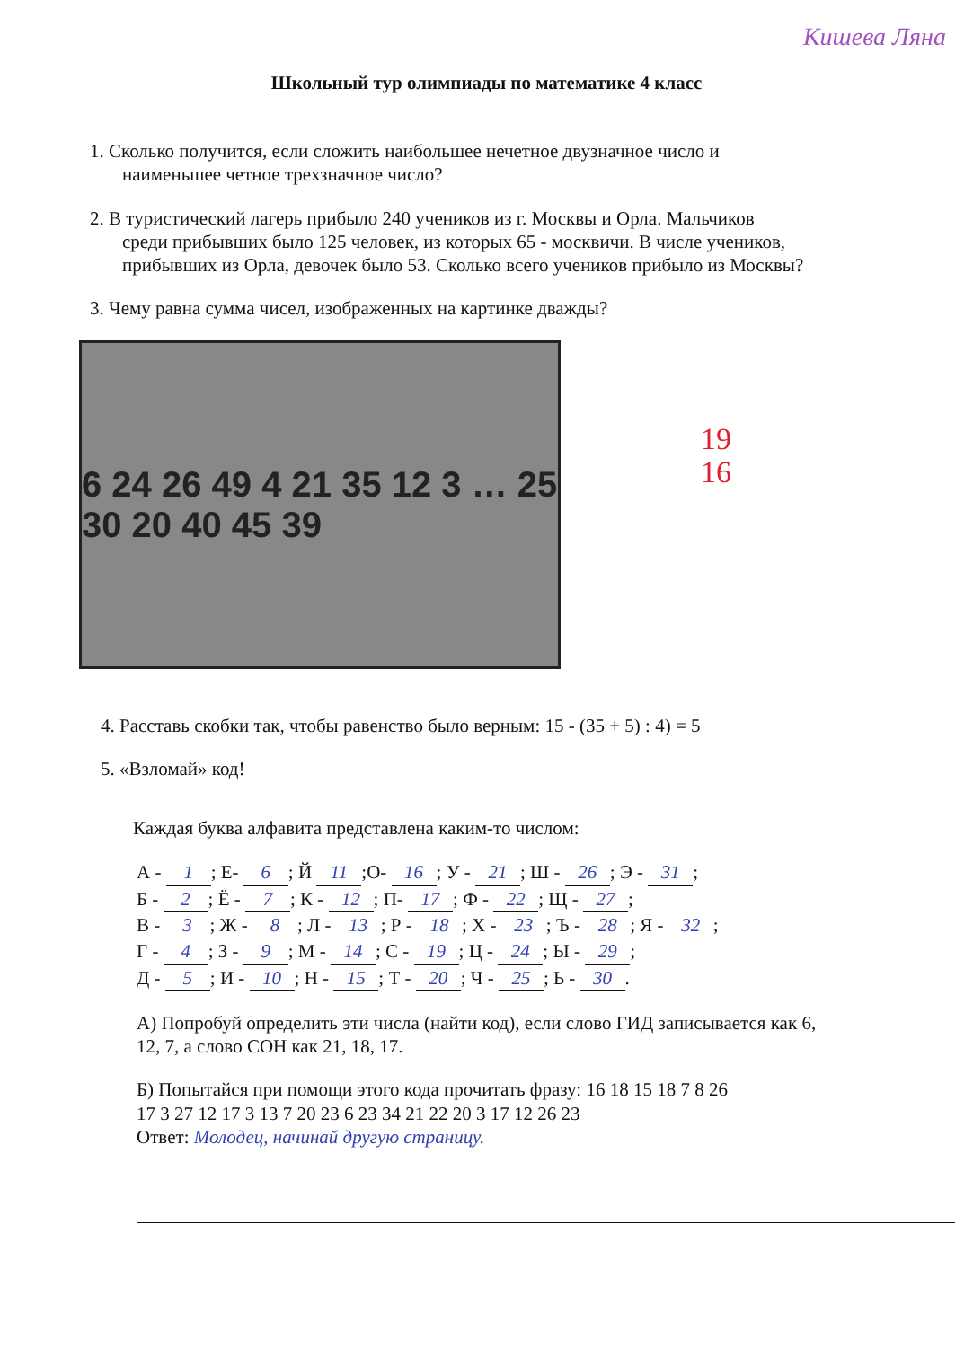Кишева Ляна
Школьный тур олимпиады по математике 4 класс
1. Сколько получится, если сложить наибольшее нечетное двузначное число и
наименьшее четное трехзначное число?
2. В туристический лагерь прибыло 240 учеников из г. Москвы и Орла. Мальчиков
среди прибывших было 125 человек, из которых 65 - москвичи. В числе учеников,
прибывших из Орла, девочек было 53. Сколько всего учеников прибыло из Москвы?
3. Чему равна сумма чисел, изображенных на картинке дважды?
6 24 26 49 4 21 35 12 3 … 25 30 20 40 45 39
19
16
4. Расставь скобки так, чтобы равенство было верным: 15 - (35 + 5) : 4) = 5
5. «Взломай» код!
Каждая буква алфавита представлена каким-то числом:
А - 1; Е- 6; Й 11;О- 16; У - 21; Ш - 26; Э - 31;
Б - 2; Ё - 7; К - 12; П- 17; Ф - 22; Щ - 27;
В - 3; Ж - 8; Л - 13; Р - 18; Х - 23; Ъ - 28; Я - 32;
Г - 4; З - 9; М - 14; С - 19; Ц - 24; Ы - 29;
Д - 5; И - 10; Н - 15; Т - 20; Ч - 25; Ь - 30.
А) Попробуй определить эти числа (найти код), если слово ГИД записывается как 6,
12, 7, а слово СОН как 21, 18, 17.
Б) Попытайся при помощи этого кода прочитать фразу: 16 18 15 18 7 8 26
17 3 27 12 17 3 13 7 20 23 6 23 34 21 22 20 3 17 12 26 23
Ответ: Молодец, начинай другую страницу.